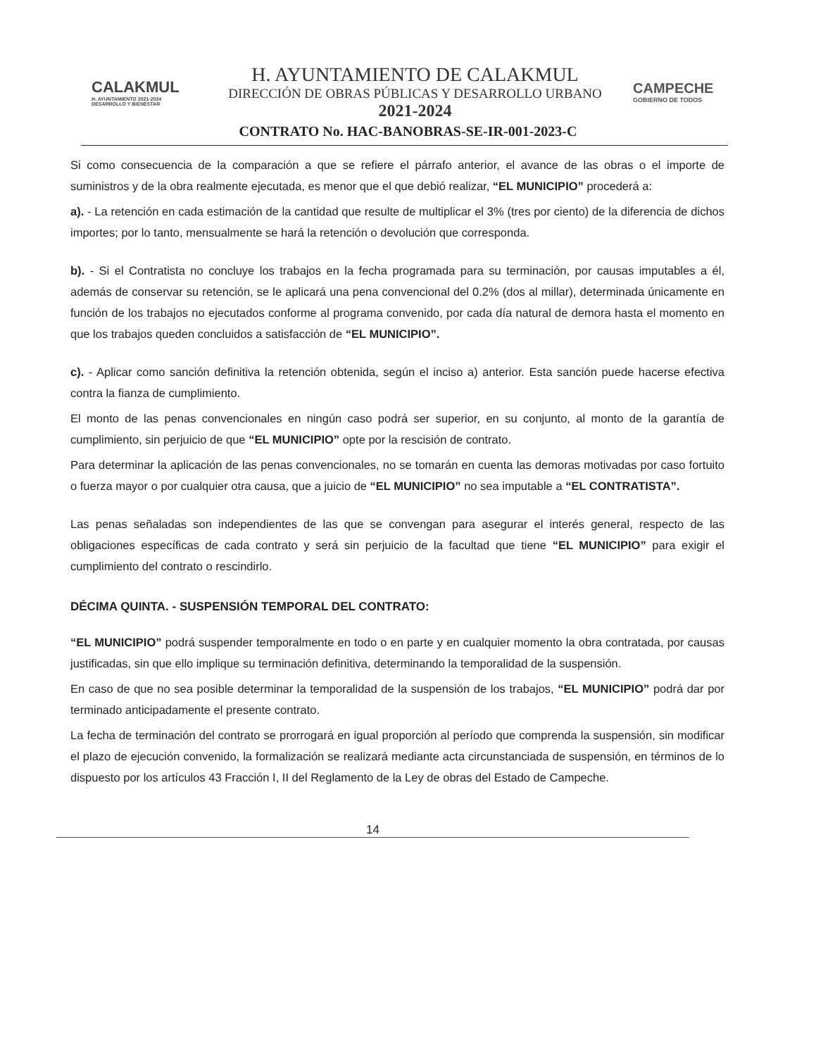CALAKMUL
H. AYUNTAMIENTO 2021-2024 DESARROLLO Y BIENESTAR
H. AYUNTAMIENTO DE CALAKMUL
DIRECCIÓN DE OBRAS PÚBLICAS Y DESARROLLO URBANO
2021-2024
CAMPECHE
GOBIERNO DE TODOS
CONTRATO No. HAC-BANOBRAS-SE-IR-001-2023-C
Si como consecuencia de la comparación a que se refiere el párrafo anterior, el avance de las obras o el importe de suministros y de la obra realmente ejecutada, es menor que el que debió realizar, “EL MUNICIPIO” procederá a:
a). - La retención en cada estimación de la cantidad que resulte de multiplicar el 3% (tres por ciento) de la diferencia de dichos importes; por lo tanto, mensualmente se hará la retención o devolución que corresponda.
b). - Si el Contratista no concluye los trabajos en la fecha programada para su terminación, por causas imputables a él, además de conservar su retención, se le aplicará una pena convencional del 0.2% (dos al millar), determinada únicamente en función de los trabajos no ejecutados conforme al programa convenido, por cada día natural de demora hasta el momento en que los trabajos queden concluidos a satisfacción de “EL MUNICIPIO”.
c). - Aplicar como sanción definitiva la retención obtenida, según el inciso a) anterior. Esta sanción puede hacerse efectiva contra la fianza de cumplimiento.
El monto de las penas convencionales en ningún caso podrá ser superior, en su conjunto, al monto de la garantía de cumplimiento, sin perjuicio de que “EL MUNICIPIO” opte por la rescisión de contrato.
Para determinar la aplicación de las penas convencionales, no se tomarán en cuenta las demoras motivadas por caso fortuito o fuerza mayor o por cualquier otra causa, que a juicio de “EL MUNICIPIO” no sea imputable a “EL CONTRATISTA”.
Las penas señaladas son independientes de las que se convengan para asegurar el interés general, respecto de las obligaciones específicas de cada contrato y será sin perjuicio de la facultad que tiene “EL MUNICIPIO” para exigir el cumplimiento del contrato o rescindirlo.
DÉCIMA QUINTA. - SUSPENSIÓN TEMPORAL DEL CONTRATO:
“EL MUNICIPIO” podrá suspender temporalmente en todo o en parte y en cualquier momento la obra contratada, por causas justificadas, sin que ello implique su terminación definitiva, determinando la temporalidad de la suspensión.
En caso de que no sea posible determinar la temporalidad de la suspensión de los trabajos, “EL MUNICIPIO” podrá dar por terminado anticipadamente el presente contrato.
La fecha de terminación del contrato se prorrogará en igual proporción al período que comprenda la suspensión, sin modificar el plazo de ejecución convenido, la formalización se realizará mediante acta circunstanciada de suspensión, en términos de lo dispuesto por los artículos 43 Fracción I, II del Reglamento de la Ley de obras del Estado de Campeche.
14